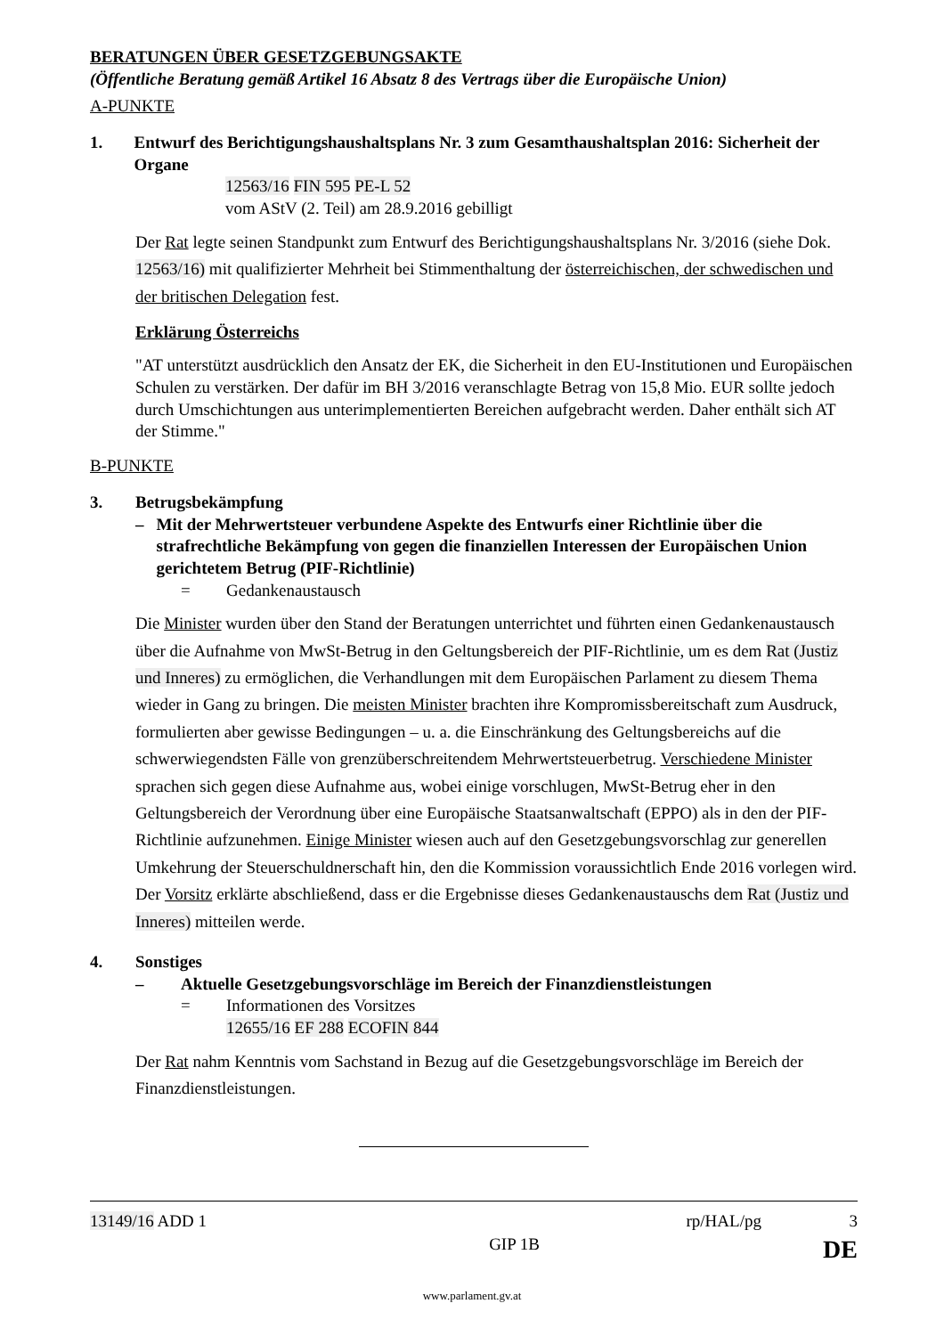BERATUNGEN ÜBER GESETZGEBUNGSAKTE
(Öffentliche Beratung gemäß Artikel 16 Absatz 8 des Vertrags über die Europäische Union)
A-PUNKTE
1. Entwurf des Berichtigungshaushaltsplans Nr. 3 zum Gesamthaushaltsplan 2016: Sicherheit der Organe
12563/16 FIN 595 PE-L 52
vom AStV (2. Teil) am 28.9.2016 gebilligt
Der Rat legte seinen Standpunkt zum Entwurf des Berichtigungshaushaltsplans Nr. 3/2016 (siehe Dok. 12563/16) mit qualifizierter Mehrheit bei Stimmenthaltung der österreichischen, der schwedischen und der britischen Delegation fest.
Erklärung Österreichs
"AT unterstützt ausdrücklich den Ansatz der EK, die Sicherheit in den EU-Institutionen und Europäischen Schulen zu verstärken. Der dafür im BH 3/2016 veranschlagte Betrag von 15,8 Mio. EUR sollte jedoch durch Umschichtungen aus unterimplementierten Bereichen aufgebracht werden. Daher enthält sich AT der Stimme."
B-PUNKTE
3. Betrugsbekämpfung
– Mit der Mehrwertsteuer verbundene Aspekte des Entwurfs einer Richtlinie über die strafrechtliche Bekämpfung von gegen die finanziellen Interessen der Europäischen Union gerichtetem Betrug (PIF-Richtlinie)
= Gedankenaustausch
Die Minister wurden über den Stand der Beratungen unterrichtet und führten einen Gedankenaustausch über die Aufnahme von MwSt-Betrug in den Geltungsbereich der PIF-Richtlinie, um es dem Rat (Justiz und Inneres) zu ermöglichen, die Verhandlungen mit dem Europäischen Parlament zu diesem Thema wieder in Gang zu bringen. Die meisten Minister brachten ihre Kompromissbereitschaft zum Ausdruck, formulierten aber gewisse Bedingungen – u. a. die Einschränkung des Geltungsbereichs auf die schwerwiegendsten Fälle von grenzüberschreitendem Mehrwertsteuerbetrug. Verschiedene Minister sprachen sich gegen diese Aufnahme aus, wobei einige vorschlugen, MwSt-Betrug eher in den Geltungsbereich der Verordnung über eine Europäische Staatsanwaltschaft (EPPO) als in den der PIF-Richtlinie aufzunehmen. Einige Minister wiesen auch auf den Gesetzgebungsvorschlag zur generellen Umkehrung der Steuerschuldnerschaft hin, den die Kommission voraussichtlich Ende 2016 vorlegen wird. Der Vorsitz erklärte abschließend, dass er die Ergebnisse dieses Gedankenaustauschs dem Rat (Justiz und Inneres) mitteilen werde.
4. Sonstiges
– Aktuelle Gesetzgebungsvorschläge im Bereich der Finanzdienstleistungen
= Informationen des Vorsitzes
12655/16 EF 288 ECOFIN 844
Der Rat nahm Kenntnis vom Sachstand in Bezug auf die Gesetzgebungsvorschläge im Bereich der Finanzdienstleistungen.
13149/16 ADD 1 rp/HAL/pg 3
GIP 1B DE
www.parlament.gv.at